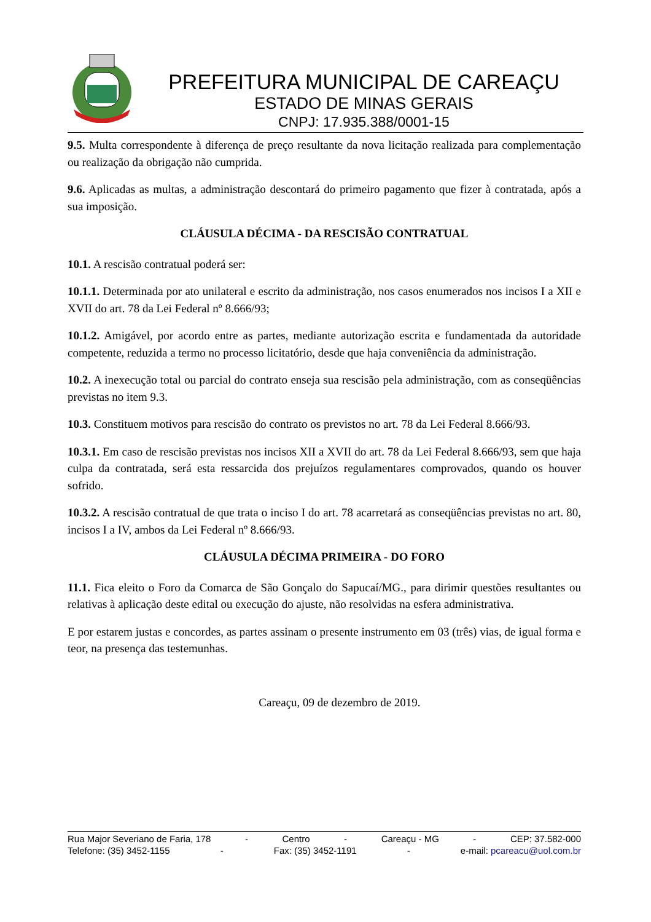PREFEITURA MUNICIPAL DE CAREAÇU
ESTADO DE MINAS GERAIS
CNPJ: 17.935.388/0001-15
9.5. Multa correspondente à diferença de preço resultante da nova licitação realizada para complementação ou realização da obrigação não cumprida.
9.6. Aplicadas as multas, a administração descontará do primeiro pagamento que fizer à contratada, após a sua imposição.
CLÁUSULA DÉCIMA - DA RESCISÃO CONTRATUAL
10.1. A rescisão contratual poderá ser:
10.1.1. Determinada por ato unilateral e escrito da administração, nos casos enumerados nos incisos I a XII e XVII do art. 78 da Lei Federal nº 8.666/93;
10.1.2. Amigável, por acordo entre as partes, mediante autorização escrita e fundamentada da autoridade competente, reduzida a termo no processo licitatório, desde que haja conveniência da administração.
10.2. A inexecução total ou parcial do contrato enseja sua rescisão pela administração, com as conseqüências previstas no item 9.3.
10.3. Constituem motivos para rescisão do contrato os previstos no art. 78 da Lei Federal 8.666/93.
10.3.1. Em caso de rescisão previstas nos incisos XII a XVII do art. 78 da Lei Federal 8.666/93, sem que haja culpa da contratada, será esta ressarcida dos prejuízos regulamentares comprovados, quando os houver sofrido.
10.3.2. A rescisão contratual de que trata o inciso I do art. 78 acarretará as conseqüências previstas no art. 80, incisos I a IV, ambos da Lei Federal nº 8.666/93.
CLÁUSULA DÉCIMA PRIMEIRA - DO FORO
11.1. Fica eleito o Foro da Comarca de São Gonçalo do Sapucaí/MG., para dirimir questões resultantes ou relativas à aplicação deste edital ou execução do ajuste, não resolvidas na esfera administrativa.
E por estarem justas e concordes, as partes assinam o presente instrumento em 03 (três) vias, de igual forma e teor, na presença das testemunhas.
Careaçu, 09 de dezembro de 2019.
Rua Major Severiano de Faria, 178 - Centro - Careaçu - MG - CEP: 37.582-000
Telefone: (35) 3452-1155 - Fax: (35) 3452-1191 - e-mail: pcareacu@uol.com.br